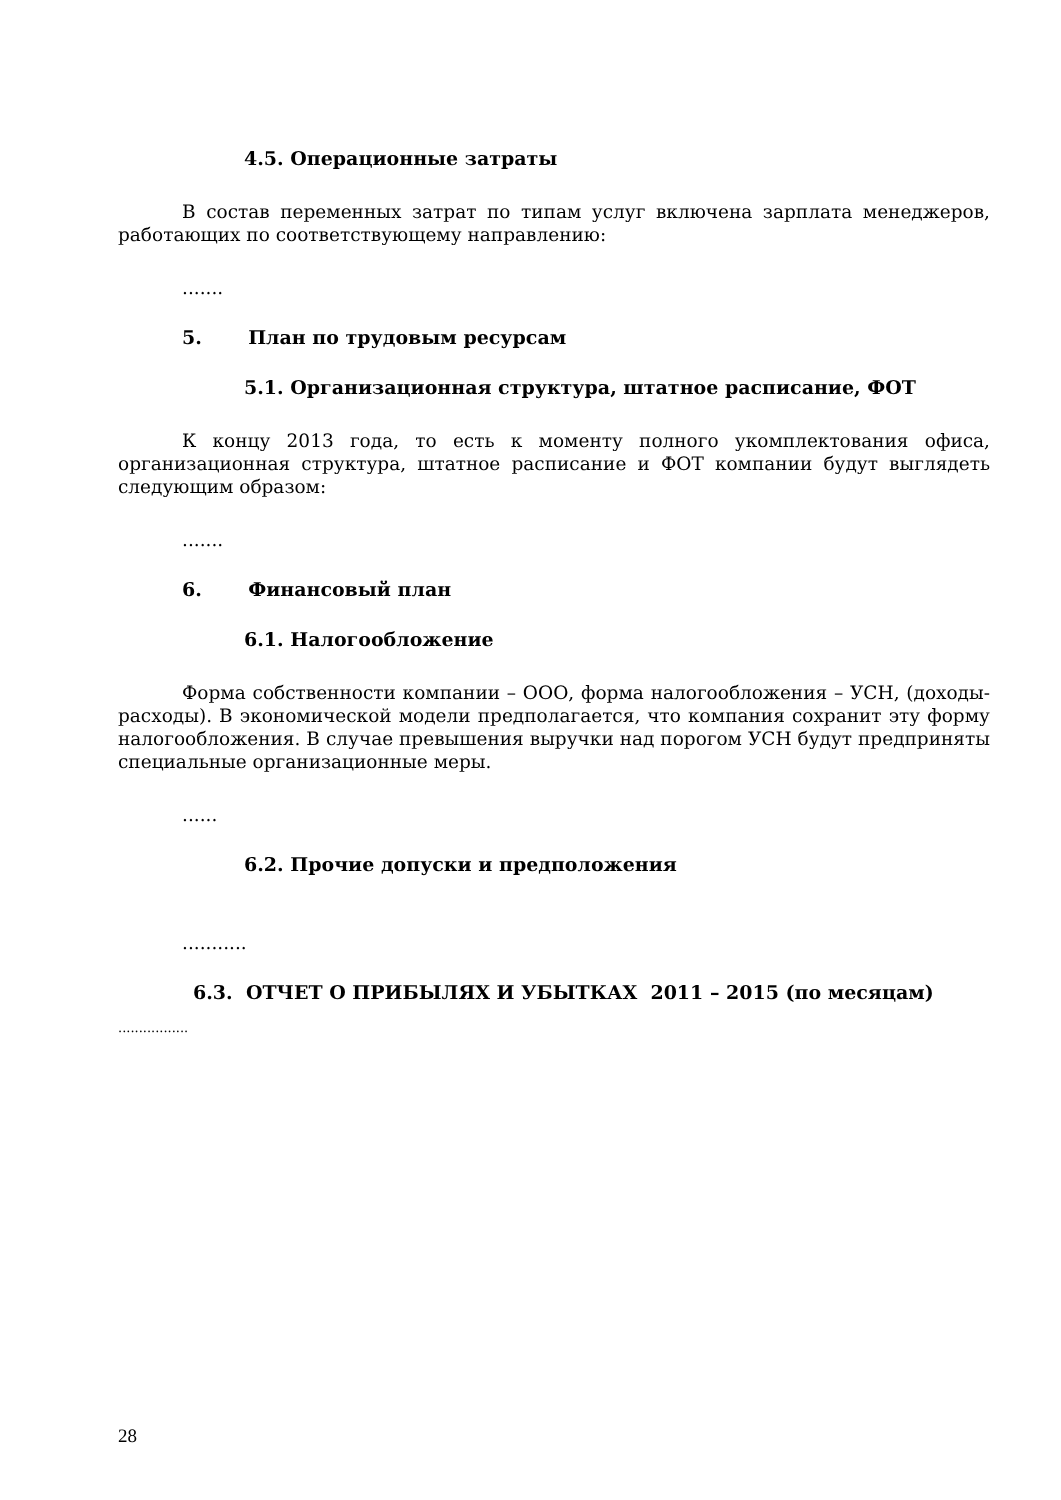4.5. Операционные затраты
В состав переменных затрат по типам услуг включена зарплата менеджеров, работающих по соответствующему направлению:
.......
5. План по трудовым ресурсам
5.1. Организационная структура, штатное расписание, ФОТ
К концу 2013 года, то есть к моменту полного укомплектования офиса, организационная структура, штатное расписание и ФОТ компании будут выглядеть следующим образом:
.......
6. Финансовый план
6.1. Налогообложение
Форма собственности компании – ООО, форма налогообложения – УСН, (доходы-расходы). В экономической модели предполагается, что компания сохранит эту форму налогообложения. В случае превышения выручки над порогом УСН будут предприняты специальные организационные меры.
......
6.2. Прочие допуски и предположения
...........
6.3. ОТЧЕТ О ПРИБЫЛЯХ И УБЫТКАХ 2011 – 2015 (по месяцам)
.................
28